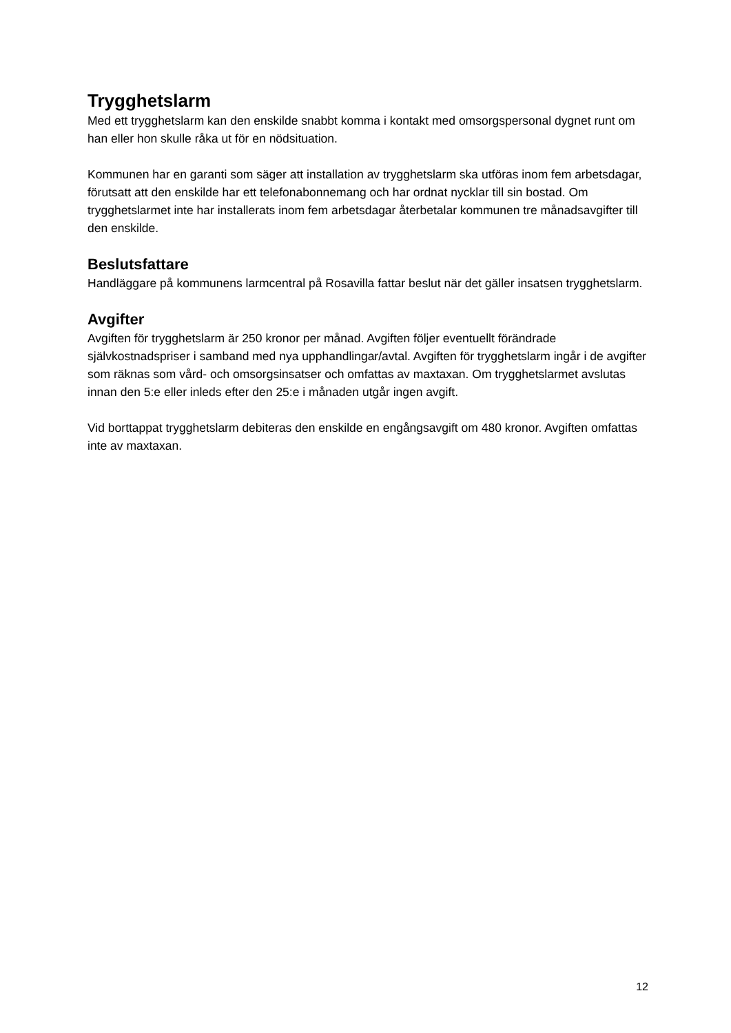Trygghetslarm
Med ett trygghetslarm kan den enskilde snabbt komma i kontakt med omsorgspersonal dygnet runt om han eller hon skulle råka ut för en nödsituation.
Kommunen har en garanti som säger att installation av trygghetslarm ska utföras inom fem arbetsdagar, förutsatt att den enskilde har ett telefonabonnemang och har ordnat nycklar till sin bostad. Om trygghetslarmet inte har installerats inom fem arbetsdagar återbetalar kommunen tre månadsavgifter till den enskilde.
Beslutsfattare
Handläggare på kommunens larmcentral på Rosavilla fattar beslut när det gäller insatsen trygghetslarm.
Avgifter
Avgiften för trygghetslarm är 250 kronor per månad. Avgiften följer eventuellt förändrade självkostnadspriser i samband med nya upphandlingar/avtal. Avgiften för trygghetslarm ingår i de avgifter som räknas som vård- och omsorgsinsatser och omfattas av maxtaxan. Om trygghetslarmet avslutas innan den 5:e eller inleds efter den 25:e i månaden utgår ingen avgift.
Vid borttappat trygghetslarm debiteras den enskilde en engångsavgift om 480 kronor. Avgiften omfattas inte av maxtaxan.
12